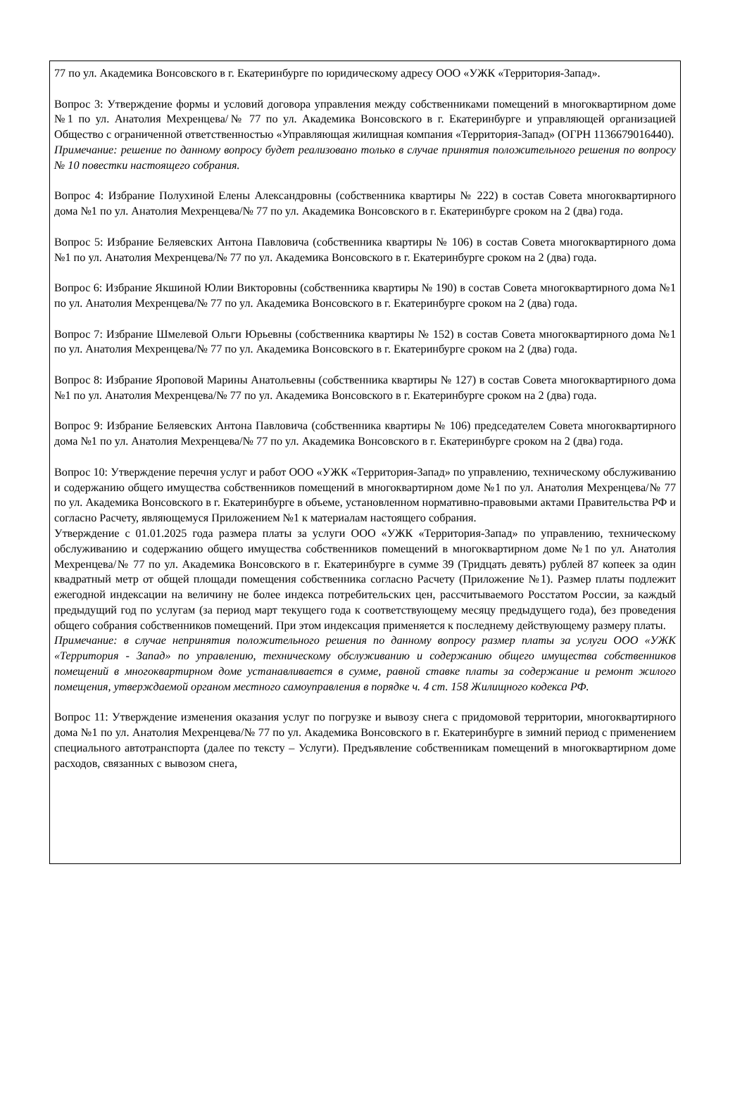77 по ул. Академика Вонсовского в г. Екатеринбурге по юридическому адресу ООО «УЖК «Территория-Запад».
Вопрос 3: Утверждение формы и условий договора управления между собственниками помещений в многоквартирном доме №1 по ул. Анатолия Мехренцева/№ 77 по ул. Академика Вонсовского в г. Екатеринбурге и управляющей организацией Общество с ограниченной ответственностью «Управляющая жилищная компания «Территория-Запад» (ОГРН 1136679016440).
Примечание: решение по данному вопросу будет реализовано только в случае принятия положительного решения по вопросу № 10 повестки настоящего собрания.
Вопрос 4: Избрание Полухиной Елены Александровны (собственника квартиры № 222) в состав Совета многоквартирного дома №1 по ул. Анатолия Мехренцева/№ 77 по ул. Академика Вонсовского в г. Екатеринбурге сроком на 2 (два) года.
Вопрос 5: Избрание Беляевских Антона Павловича (собственника квартиры № 106) в состав Совета многоквартирного дома №1 по ул. Анатолия Мехренцева/№ 77 по ул. Академика Вонсовского в г. Екатеринбурге сроком на 2 (два) года.
Вопрос 6: Избрание Якшиной Юлии Викторовны (собственника квартиры № 190) в состав Совета многоквартирного дома №1 по ул. Анатолия Мехренцева/№ 77 по ул. Академика Вонсовского в г. Екатеринбурге сроком на 2 (два) года.
Вопрос 7: Избрание Шмелевой Ольги Юрьевны (собственника квартиры № 152) в состав Совета многоквартирного дома №1 по ул. Анатолия Мехренцева/№ 77 по ул. Академика Вонсовского в г. Екатеринбурге сроком на 2 (два) года.
Вопрос 8: Избрание Яроповой Марины Анатольевны (собственника квартиры № 127) в состав Совета многоквартирного дома №1 по ул. Анатолия Мехренцева/№ 77 по ул. Академика Вонсовского в г. Екатеринбурге сроком на 2 (два) года.
Вопрос 9: Избрание Беляевских Антона Павловича (собственника квартиры № 106) председателем Совета многоквартирного дома №1 по ул. Анатолия Мехренцева/№ 77 по ул. Академика Вонсовского в г. Екатеринбурге сроком на 2 (два) года.
Вопрос 10: Утверждение перечня услуг и работ ООО «УЖК «Территория-Запад» по управлению, техническому обслуживанию и содержанию общего имущества собственников помещений в многоквартирном доме №1 по ул. Анатолия Мехренцева/№ 77 по ул. Академика Вонсовского в г. Екатеринбурге в объеме, установленном нормативно-правовыми актами Правительства РФ и согласно Расчету, являющемуся Приложением №1 к материалам настоящего собрания.
Утверждение с 01.01.2025 года размера платы за услуги ООО «УЖК «Территория-Запад» по управлению, техническому обслуживанию и содержанию общего имущества собственников помещений в многоквартирном доме №1 по ул. Анатолия Мехренцева/№ 77 по ул. Академика Вонсовского в г. Екатеринбурге в сумме 39 (Тридцать девять) рублей 87 копеек за один квадратный метр от общей площади помещения собственника согласно Расчету (Приложение №1). Размер платы подлежит ежегодной индексации на величину не более индекса потребительских цен, рассчитываемого Росстатом России, за каждый предыдущий год по услугам (за период март текущего года к соответствующему месяцу предыдущего года), без проведения общего собрания собственников помещений. При этом индексация применяется к последнему действующему размеру платы.
Примечание: в случае непринятия положительного решения по данному вопросу размер платы за услуги ООО «УЖК «Территория - Запад» по управлению, техническому обслуживанию и содержанию общего имущества собственников помещений в многоквартирном доме устанавливается в сумме, равной ставке платы за содержание и ремонт жилого помещения, утверждаемой органом местного самоуправления в порядке ч. 4 ст. 158 Жилищного кодекса РФ.
Вопрос 11: Утверждение изменения оказания услуг по погрузке и вывозу снега с придомовой территории, многоквартирного дома №1 по ул. Анатолия Мехренцева/№ 77 по ул. Академика Вонсовского в г. Екатеринбурге в зимний период с применением специального автотранспорта (далее по тексту – Услуги). Предъявление собственникам помещений в многоквартирном доме расходов, связанных с вывозом снега,